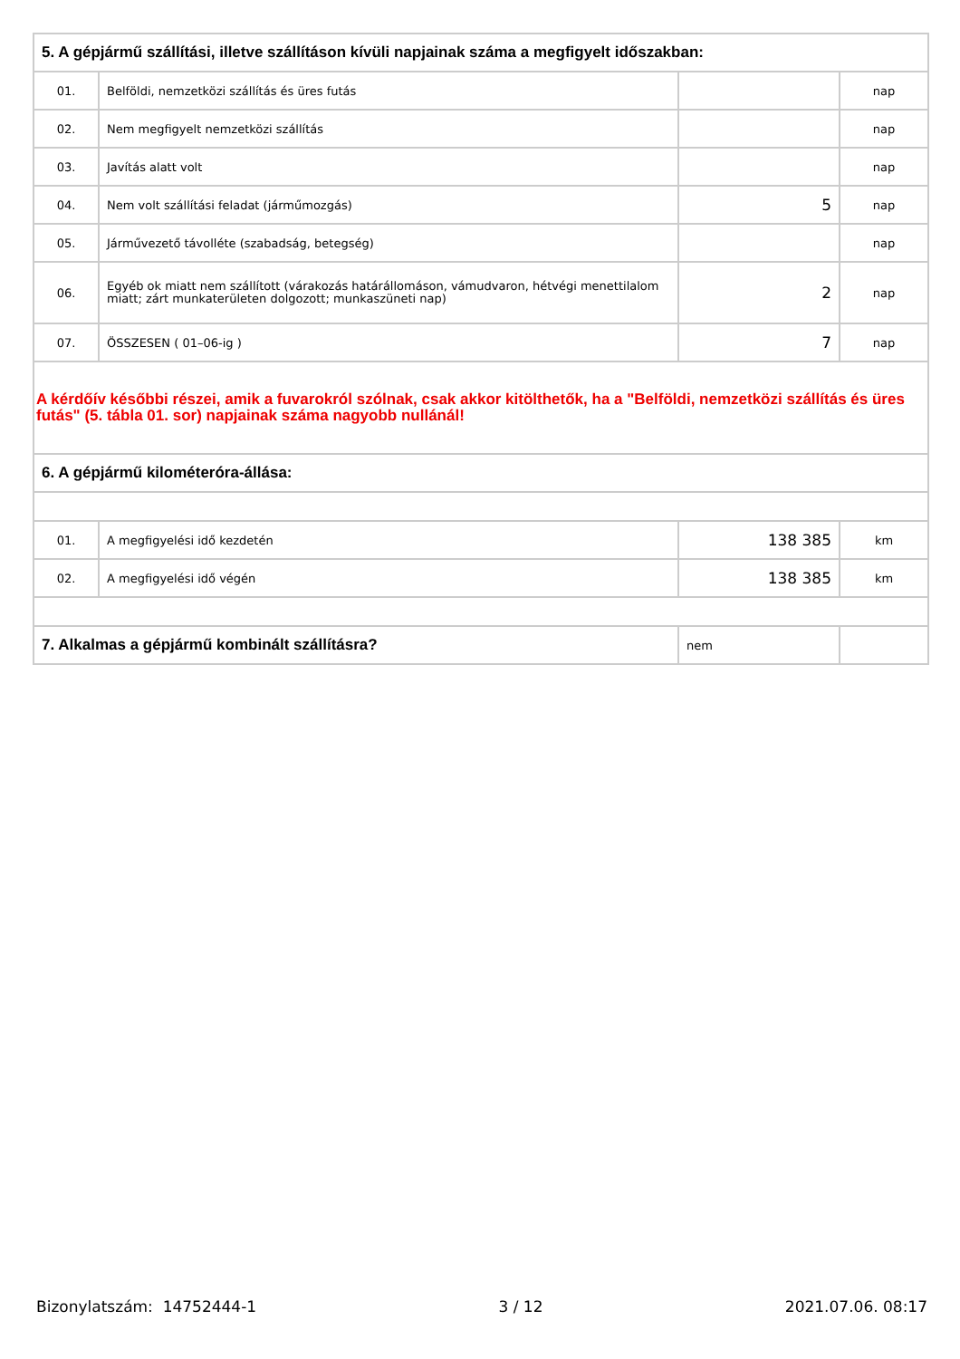| 5. A gépjármű szállítási, illetve szállításon kívüli napjainak száma a megfigyelt időszakban: | | | |
| 01. | Belföldi, nemzetközi szállítás és üres futás | | nap |
| 02. | Nem megfigyelt nemzetközi szállítás | | nap |
| 03. | Javítás alatt volt | | nap |
| 04. | Nem volt szállítási feladat (járműmozgás) | 5 | nap |
| 05. | Járművezető távolléte (szabadság, betegség) | | nap |
| 06. | Egyéb ok miatt nem szállított (várakozás határállomáson, vámudvaron, hétvégi menettilalom miatt; zárt munkaterületen dolgozott; munkaszüneti nap) | 2 | nap |
| 07. | ÖSSZESEN ( 01–06-ig ) | 7 | nap |
| A kérdőív későbbi részei, amik a fuvarokról szólnak, csak akkor kitölthetők, ha a "Belföldi, nemzetközi szállítás és üres futás" (5. tábla 01. sor) napjainak száma nagyobb nullánál! | | | |
| 6. A gépjármű kilométeróra-állása: | | | |
| 01. | A megfigyelési idő kezdetén | 138 385 | km |
| 02. | A megfigyelési idő végén | 138 385 | km |
| 7. Alkalmas a gépjármű kombinált szállításra? | | nem | |
Bizonylatszám: 14752444-1 3 / 12 2021.07.06. 08:17